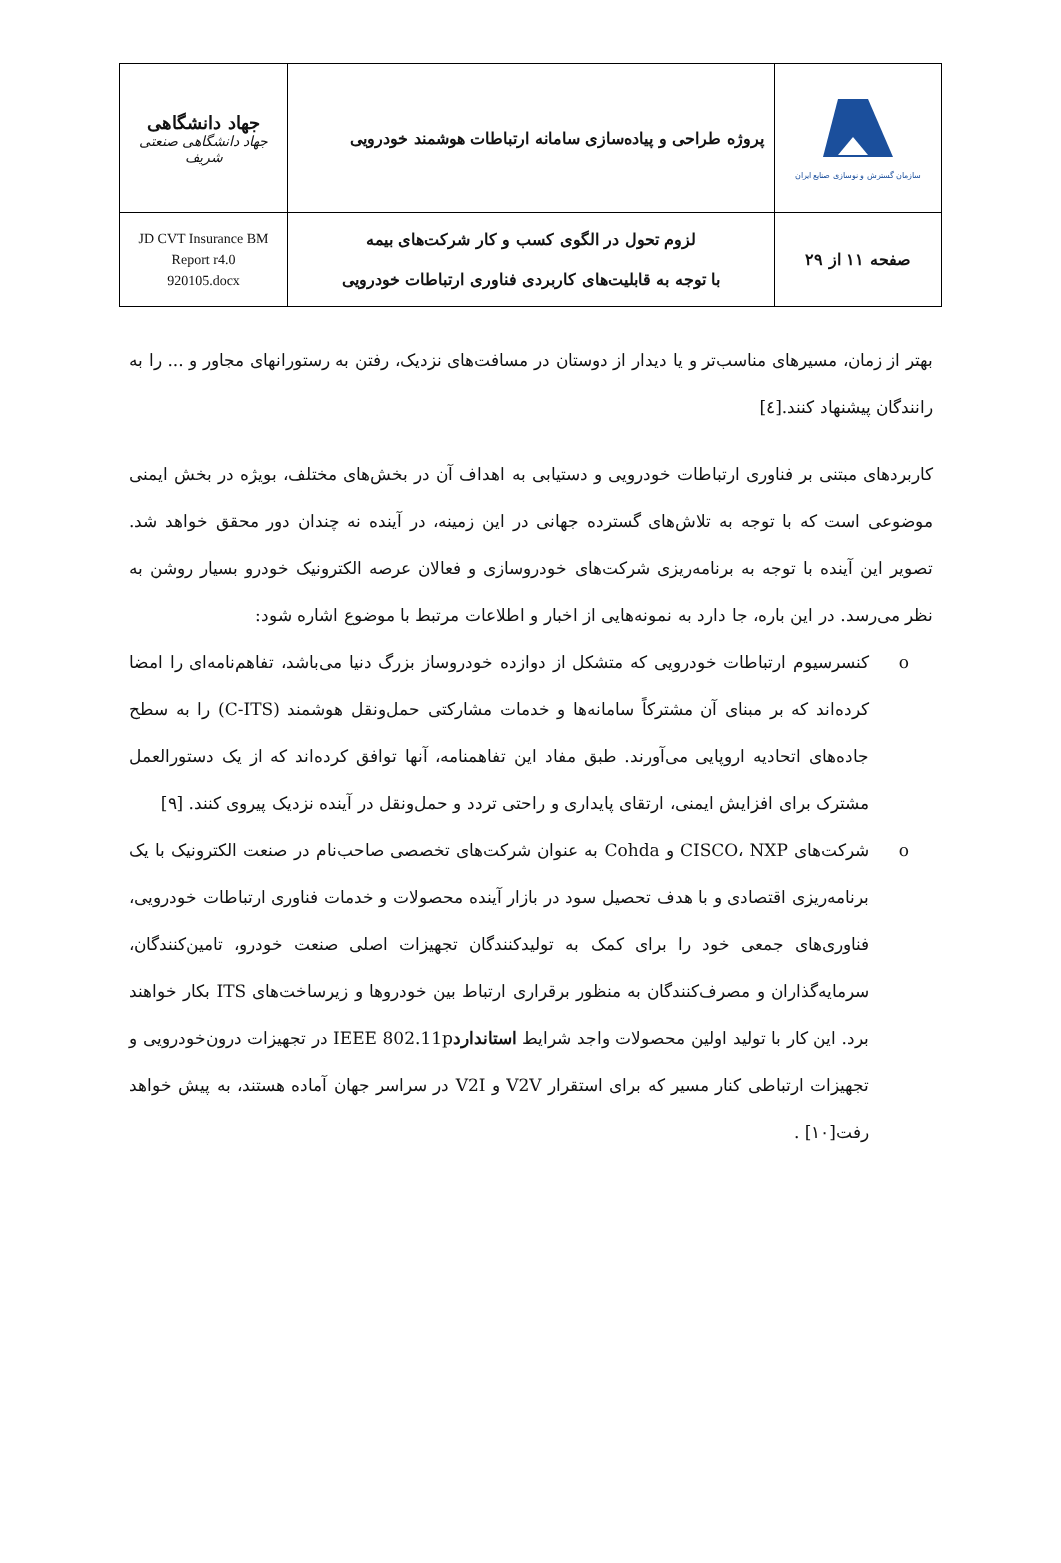| جهاد دانشگاهی جهاد دانشگاهی صنعتی شریف | پروژه طراحی و پیاده‌سازی سامانه ارتباطات هوشمند خودرویی | سازمان گسترش و نوسازی صنایع ایران |
| JD CVT Insurance BM Report r4.0 920105.docx | لزوم تحول در الگوی کسب و کار شرکت‌های بیمه با توجه به قابلیت‌های کاربردی فناوری ارتباطات خودرویی | صفحه ۱۱ از ۲۹ |
بهتر از زمان، مسیرهای مناسب‌تر و یا دیدار از دوستان در مسافت‌های نزدیک، رفتن به رستورانهای مجاور و ... را به رانندگان پیشنهاد کنند.[٤]
کاربردهای مبتنی بر فناوری ارتباطات خودرویی و دستیابی به اهداف آن در بخش‌های مختلف، بویژه در بخش ایمنی موضوعی است که با توجه به تلاش‌های گسترده جهانی در این زمینه، در آینده نه چندان دور محقق خواهد شد. تصویر این آینده با توجه به برنامه‌ریزی شرکت‌های خودروسازی و فعالان عرصه الکترونیک خودرو بسیار روشن به نظر می‌رسد. در این باره، جا دارد به نمونه‌هایی از اخبار و اطلاعات مرتبط با موضوع اشاره شود:
o کنسرسیوم ارتباطات خودرویی که متشکل از دوازده خودروساز بزرگ دنیا می‌باشد، تفاهم‌نامه‌ای را امضا کرده‌اند که بر مبنای آن مشترکاً سامانه‌ها و خدمات مشارکتی حمل‌ونقل هوشمند (C-ITS) را به سطح جاده‌های اتحادیه اروپایی می‌آورند. طبق مفاد این تفاهمنامه، آنها توافق کرده‌اند که از یک دستورالعمل مشترک برای افزایش ایمنی، ارتقای پایداری و راحتی تردد و حمل‌ونقل در آینده نزدیک پیروی کنند. [۹]
o شرکت‌های CISCO، NXP و Cohda به عنوان شرکت‌های تخصصی صاحب‌نام در صنعت الکترونیک با یک برنامه‌ریزی اقتصادی و با هدف تحصیل سود در بازار آینده محصولات و خدمات فناوری ارتباطات خودرویی، فناوری‌های جمعی خود را برای کمک به تولیدکنندگان تجهیزات اصلی صنعت خودرو، تامین‌کنندگان، سرمایه‌گذاران و مصرف‌کنندگان به منظور برقراری ارتباط بین خودروها و زیرساخت‌های ITS بکار خواهند برد. این کار با تولید اولین محصولات واجد شرایط استانداردIEEE 802.11p در تجهیزات درون‌خودرویی و تجهیزات ارتباطی کنار مسیر که برای استقرار V2V و V2I در سراسر جهان آماده هستند، به پیش خواهد رفت[۱۰] .